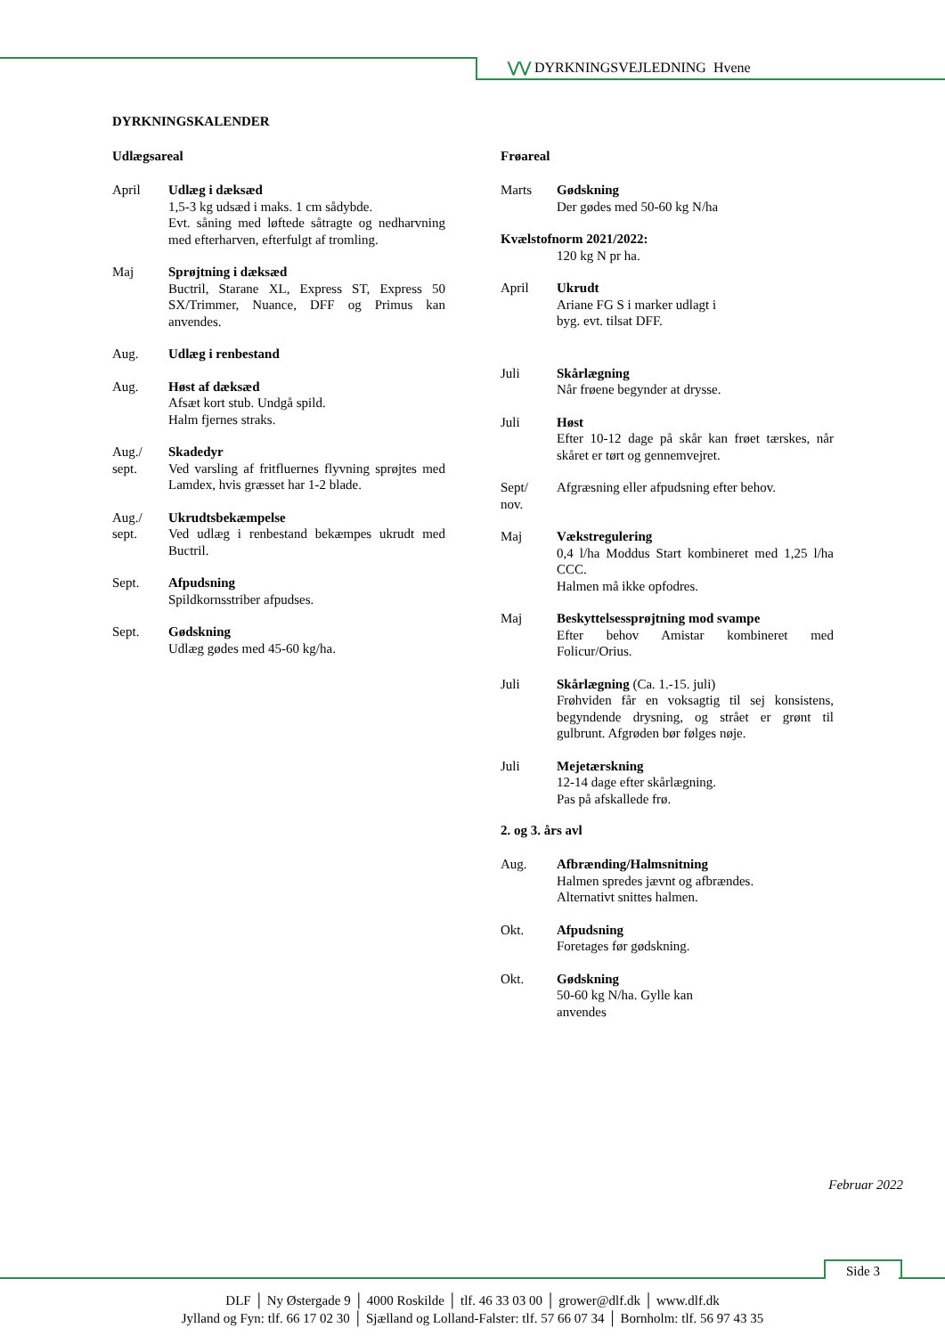⋁⋁ DYRKNINGSVEJLEDNING Hvene
DYRKNINGSKALENDER
Udlægsareal
April Udlæg i dæksæd
1,5-3 kg udsæd i maks. 1 cm sådybde.
Evt. såning med løftede såtragte og nedharvning med efterharven, efterfulgt af tromling.
Maj Sprøjtning i dæksæd
Buctril, Starane XL, Express ST, Express 50 SX/Trimmer, Nuance, DFF og Primus kan anvendes.
Aug. Udlæg i renbestand
Aug. Høst af dæksæd
Afsæt kort stub. Undgå spild.
Halm fjernes straks.
Aug./
sept.
Skadedyr
Ved varsling af fritfluernes flyvning sprøjtes med Lamdex, hvis græsset har 1-2 blade.
Aug./
sept.
Ukrudtsbekæmpelse
Ved udlæg i renbestand bekæmpes ukrudt med Buctril.
Sept. Afpudsning
Spildkornsstriber afpudses.
Sept. Gødskning
Udlæg gødes med 45-60 kg/ha.
Frøareal
Marts Gødskning
Der gødes med 50-60 kg N/ha
Kvælstofnorm 2021/2022:
120 kg N pr ha.
April Ukrudt
Ariane FG S i marker udlagt i
byg. evt. tilsat DFF.
Juli Skårlægning
Når frøene begynder at drysse.
Juli Høst
Efter 10-12 dage på skår kan frøet tærskes, når skåret er tørt og gennemvejret.
Sept/
nov.
Afgræsning eller afpudsning efter behov.
Maj Vækstregulering
0,4 l/ha Moddus Start kombineret med 1,25 l/ha CCC.
Halmen må ikke opfodres.
Maj Beskyttelsessprøjtning mod svampe
Efter behov Amistar kombineret med Folicur/Orius.
Juli Skårlægning (Ca. 1.-15. juli)
Frøhviden får en voksagtig til sej konsistens, begyndende drysning, og strået er grønt til gulbrunt. Afgrøden bør følges nøje.
Juli Mejetærskning
12-14 dage efter skårlægning.
Pas på afskallede frø.
2. og 3. års avl
Aug. Afbrænding/Halmsnitning
Halmen spredes jævnt og afbrændes.
Alternativt snittes halmen.
Okt. Afpudsning
Foretages før gødskning.
Okt. Gødskning
50-60 kg N/ha. Gylle kan
anvendes
Februar 2022
Side 3
DLF │ Ny Østergade 9 │ 4000 Roskilde │ tlf. 46 33 03 00 │ grower@dlf.dk │ www.dlf.dk
Jylland og Fyn: tlf. 66 17 02 30 │ Sjælland og Lolland-Falster: tlf. 57 66 07 34 │ Bornholm: tlf. 56 97 43 35